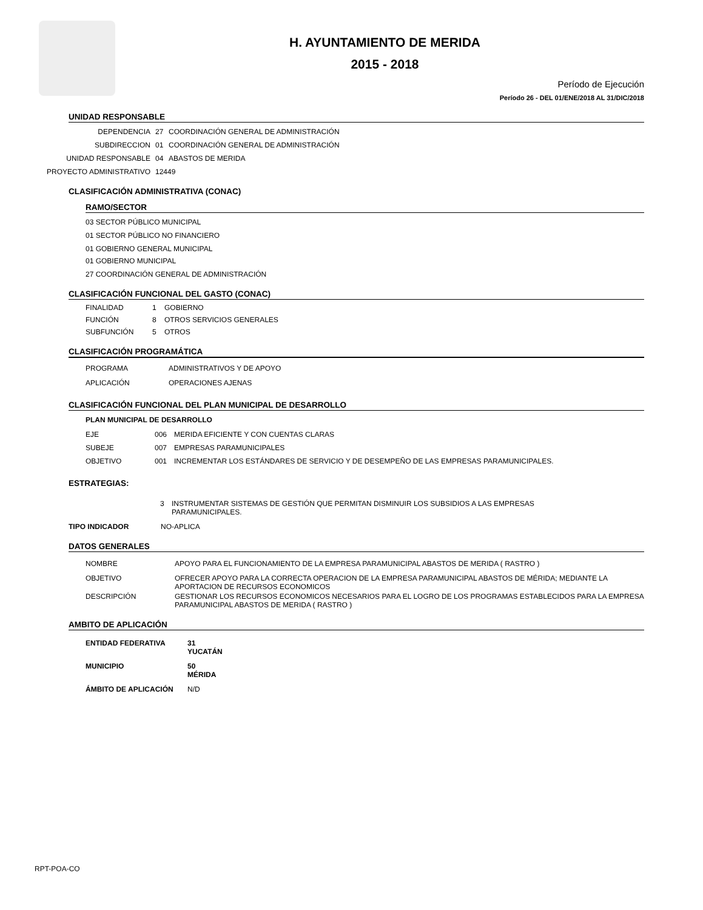H. AYUNTAMIENTO DE MERIDA
2015 - 2018
Período de Ejecución
Período 26 - DEL 01/ENE/2018 AL 31/DIC/2018
UNIDAD RESPONSABLE
DEPENDENCIA 27 COORDINACIÓN GENERAL DE ADMINISTRACIÓN
SUBDIRECCION 01 COORDINACIÓN GENERAL DE ADMINISTRACIÓN
UNIDAD RESPONSABLE 04 ABASTOS DE MERIDA
PROYECTO ADMINISTRATIVO 12449
CLASIFICACIÓN ADMINISTRATIVA (CONAC)
RAMO/SECTOR
03 SECTOR PÚBLICO MUNICIPAL
01 SECTOR PÚBLICO NO FINANCIERO
01 GOBIERNO GENERAL MUNICIPAL
01 GOBIERNO MUNICIPAL
27 COORDINACIÓN GENERAL DE ADMINISTRACIÓN
CLASIFICACIÓN FUNCIONAL DEL GASTO (CONAC)
FINALIDAD 1 GOBIERNO
FUNCIÓN 8 OTROS SERVICIOS GENERALES
SUBFUNCIÓN 5 OTROS
CLASIFICACIÓN PROGRAMÁTICA
PROGRAMA ADMINISTRATIVOS Y DE APOYO
APLICACIÓN OPERACIONES AJENAS
CLASIFICACIÓN FUNCIONAL DEL PLAN MUNICIPAL DE DESARROLLO
PLAN MUNICIPAL DE DESARROLLO
EJE 006 MERIDA EFICIENTE Y CON CUENTAS CLARAS
SUBEJE 007 EMPRESAS PARAMUNICIPALES
OBJETIVO 001 INCREMENTAR LOS ESTÁNDARES DE SERVICIO Y DE DESEMPEÑO DE LAS EMPRESAS PARAMUNICIPALES.
ESTRATEGIAS:
3 INSTRUMENTAR SISTEMAS DE GESTIÓN QUE PERMITAN DISMINUIR LOS SUBSIDIOS A LAS EMPRESAS PARAMUNICIPALES.
TIPO INDICADOR NO-APLICA
DATOS GENERALES
NOMBRE APOYO PARA EL FUNCIONAMIENTO DE LA EMPRESA PARAMUNICIPAL ABASTOS DE MERIDA ( RASTRO )
OBJETIVO OFRECER APOYO PARA LA CORRECTA OPERACION DE LA EMPRESA PARAMUNICIPAL ABASTOS DE MÉRIDA; MEDIANTE LA APORTACION DE RECURSOS ECONOMICOS
DESCRIPCIÓN GESTIONAR LOS RECURSOS ECONOMICOS NECESARIOS PARA EL LOGRO DE LOS PROGRAMAS ESTABLECIDOS PARA LA EMPRESA PARAMUNICIPAL ABASTOS DE MERIDA ( RASTRO )
AMBITO DE APLICACIÓN
ENTIDAD FEDERATIVA 31 YUCATÁN
MUNICIPIO 50 MÉRIDA
ÁMBITO DE APLICACIÓN N/D
RPT-POA-CO